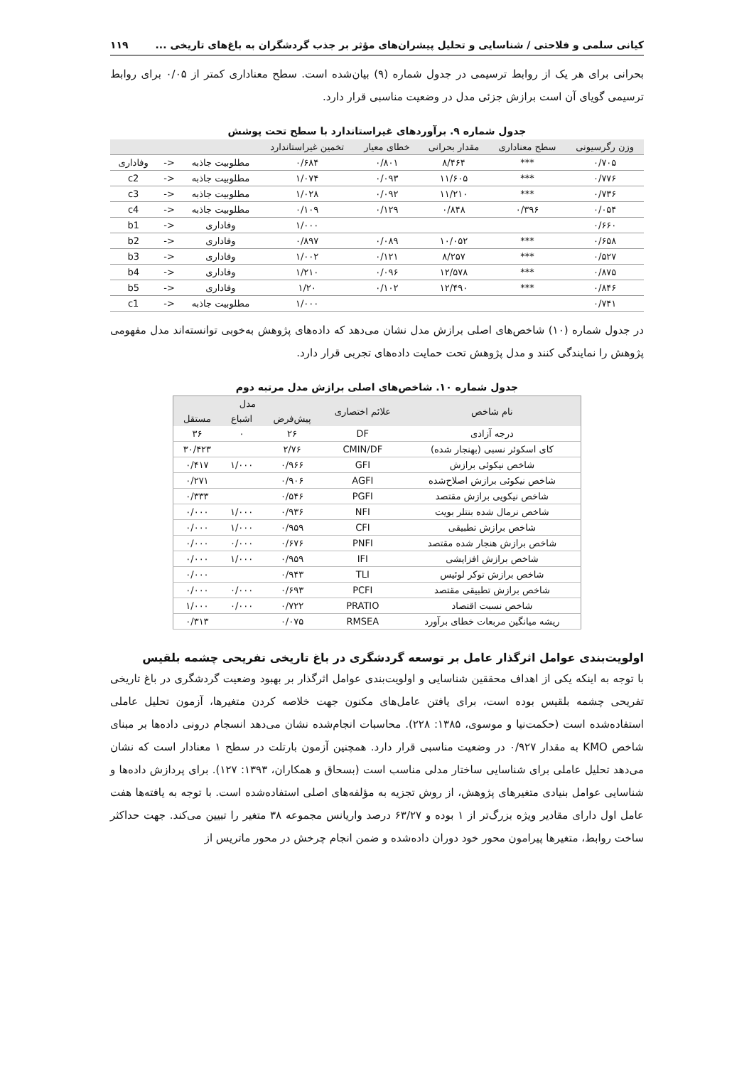کیانی سلمی و فلاحتی / شناسایی و تحلیل پیشران‌های مؤثر بر جذب گردشگران به باغ‌های تاریخی ... ۱۱۹
بحرانی برای هر یک از روابط ترسیمی در جدول شماره (۹) بیان‌شده است. سطح معناداری کمتر از ۰/۰۵ برای روابط ترسیمی گویای آن است برازش جزئی مدل در وضعیت مناسبی قرار دارد.
جدول شماره ۹. برآوردهای غیراستاندارد با سطح تحت پوشش
| وزن رگرسیونی | سطح معناداری | مقدار بحرانی | خطای معیار | تخمین غیراستاندارد | | | |
| --- | --- | --- | --- | --- | --- | --- | --- |
| ۰/۷۰۵ | *** | ۸/۴۶۴ | ۰/۸۰۱ | ۰/۶۸۴ | مطلوبیت جاذبه | <- | وفاداری |
| ۰/۷۷۶ | *** | ۱۱/۶۰۵ | ۰/۰۹۳ | ۱/۰۷۴ | مطلوبیت جاذبه | <- | c2 |
| ۰/۷۳۶ | *** | ۱۱/۲۱۰ | ۰/۰۹۲ | ۱/۰۲۸ | مطلوبیت جاذبه | <- | c3 |
| ۰/۰۵۴ | ۰/۳۹۶ | ۰/۸۴۸ | ۰/۱۲۹ | ۰/۱۰۹ | مطلوبیت جاذبه | <- | c4 |
| ۰/۶۶۰ | | | | ۱/۰۰۰ | وفاداری | <- | b1 |
| ۰/۶۵۸ | *** | ۱۰/۰۵۲ | ۰/۰۸۹ | ۰/۸۹۷ | وفاداری | <- | b2 |
| ۰/۵۲۷ | *** | ۸/۲۵۷ | ۰/۱۲۱ | ۱/۰۰۲ | وفاداری | <- | b3 |
| ۰/۸۷۵ | *** | ۱۲/۵۷۸ | ۰/۰۹۶ | ۱/۲۱۰ | وفاداری | <- | b4 |
| ۰/۸۴۶ | *** | ۱۲/۴۹۰ | ۰/۱۰۲ | ۱/۲۰ | وفاداری | <- | b5 |
| ۰/۷۴۱ | | | | ۱/۰۰۰ | مطلوبیت جاذبه | <- | c1 |
در جدول شماره (۱۰) شاخص‌های اصلی برازش مدل نشان می‌دهد که داده‌های پژوهش به‌خوبی توانسته‌اند مدل مفهومی پژوهش را نمایندگی کنند و مدل پژوهش تحت حمایت داده‌های تجربی قرار دارد.
جدول شماره ۱۰. شاخص‌های اصلی برازش مدل مرتبه دوم
| نام شاخص | علائم اختصاری | مدل | | |
| --- | --- | --- | --- | --- |
| | | پیش‌فرض | اشباع | مستقل |
| درجه آزادی | DF | ۲۶ | ۰ | ۳۶ |
| کای اسکوئر نسبی (بهنجار شده) | CMIN/DF | ۲/۷۶ | | ۳۰/۴۲۳ |
| شاخص نیکوئی برازش | GFI | ۰/۹۶۶ | ۱/۰۰۰ | ۰/۴۱۷ |
| شاخص نیکوئی برازش اصلاح‌شده | AGFI | ۰/۹۰۶ | | ۰/۲۷۱ |
| شاخص نیکویی برازش مقتصد | PGFI | ۰/۵۴۶ | | ۰/۳۳۳ |
| شاخص نرمال شده بنتلر بویت | NFI | ۰/۹۳۶ | ۱/۰۰۰ | ۰/۰۰۰ |
| شاخص برازش تطبیقی | CFI | ۰/۹۵۹ | ۱/۰۰۰ | ۰/۰۰۰ |
| شاخص برازش هنجار شده مقتصد | PNFI | ۰/۶۷۶ | ۰/۰۰۰ | ۰/۰۰۰ |
| شاخص برازش افزایشی | IFI | ۰/۹۵۹ | ۱/۰۰۰ | ۰/۰۰۰ |
| شاخص برازش توکر لوئیس | TLI | ۰/۹۴۳ | | ۰/۰۰۰ |
| شاخص برازش تطبیقی مقتصد | PCFI | ۰/۶۹۳ | ۰/۰۰۰ | ۰/۰۰۰ |
| شاخص نسبت اقتصاد | PRATIO | ۰/۷۲۲ | ۰/۰۰۰ | ۱/۰۰۰ |
| ریشه میانگین مربعات خطای برآورد | RMSEA | ۰/۰۷۵ | | ۰/۳۱۳ |
اولویت‌بندی عوامل اثرگذار عامل بر توسعه گردشگری در باغ تاریخی تفریحی چشمه بلقیس
با توجه به اینکه یکی از اهداف محققین شناسایی و اولویت‌بندی عوامل اثرگذار بر بهبود وضعیت گردشگری در باغ تاریخی تفریحی چشمه بلقیس بوده است، برای یافتن عامل‌های مکنون جهت خلاصه کردن متغیرها، آزمون تحلیل عاملی استفاده‌شده است (حکمت‌نیا و موسوی، ۱۳۸۵: ۲۲۸). محاسبات انجام‌شده نشان می‌دهد انسجام درونی داده‌ها بر مبنای شاخص KMO به مقدار ۰/۹۲۷ در وضعیت مناسبی قرار دارد. همچنین آزمون بارتلت در سطح ۱ معنادار است که نشان می‌دهد تحلیل عاملی برای شناسایی ساختار مدلی مناسب است (بسحاق و همکاران، ۱۳۹۳: ۱۲۷). برای پردازش داده‌ها و شناسایی عوامل بنیادی متغیرهای پژوهش، از روش تجزیه به مؤلفه‌های اصلی استفاده‌شده است. با توجه به یافته‌ها هفت عامل اول دارای مقادیر ویژه بزرگ‌تر از ۱ بوده و ۶۳/۲۷ درصد واریانس مجموعه ۳۸ متغیر را تبیین می‌کند. جهت حداکثر ساخت روابط، متغیرها پیرامون محور خود دوران داده‌شده و ضمن انجام چرخش در محور ماتریس از